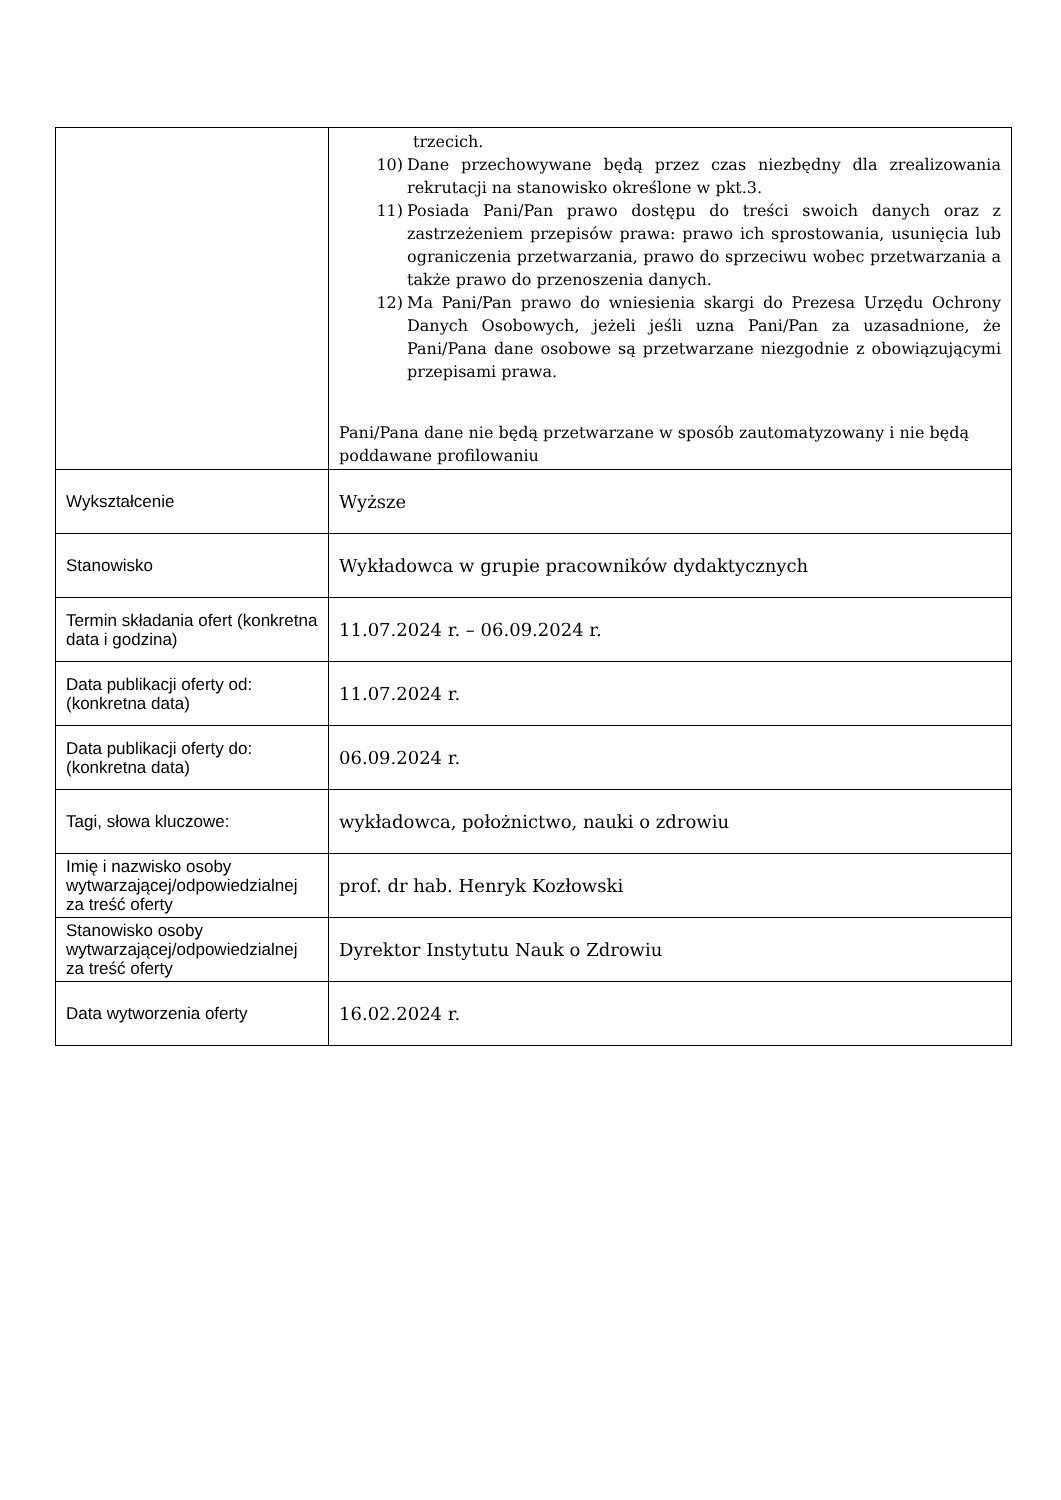| | trzecich. 10) Dane przechowywane będą przez czas niezbędny dla zrealizowania rekrutacji na stanowisko określone w pkt.3. 11) Posiada Pani/Pan prawo dostępu do treści swoich danych oraz z zastrzeżeniem przepisów prawa: prawo ich sprostowania, usunięcia lub ograniczenia przetwarzania, prawo do sprzeciwu wobec przetwarzania a także prawo do przenoszenia danych. 12) Ma Pani/Pan prawo do wniesienia skargi do Prezesa Urzędu Ochrony Danych Osobowych, jeżeli jeśli uzna Pani/Pan za uzasadnione, że Pani/Pana dane osobowe są przetwarzane niezgodnie z obowiązującymi przepisami prawa. Pani/Pana dane nie będą przetwarzane w sposób zautomatyzowany i nie będą poddawane profilowaniu |
| Wykształcenie | Wyższe |
| Stanowisko | Wykładowca w grupie pracowników dydaktycznych |
| Termin składania ofert (konkretna data i godzina) | 11.07.2024 r. – 06.09.2024 r. |
| Data publikacji oferty od: (konkretna data) | 11.07.2024 r. |
| Data publikacji oferty do: (konkretna data) | 06.09.2024 r. |
| Tagi, słowa kluczowe: | wykładowca, położnictwo, nauki o zdrowiu |
| Imię i nazwisko osoby wytwarzającej/odpowiedzialnej za treść oferty | prof. dr hab. Henryk Kozłowski |
| Stanowisko osoby wytwarzającej/odpowiedzialnej za treść oferty | Dyrektor Instytutu Nauk o Zdrowiu |
| Data wytworzenia oferty | 16.02.2024 r. |